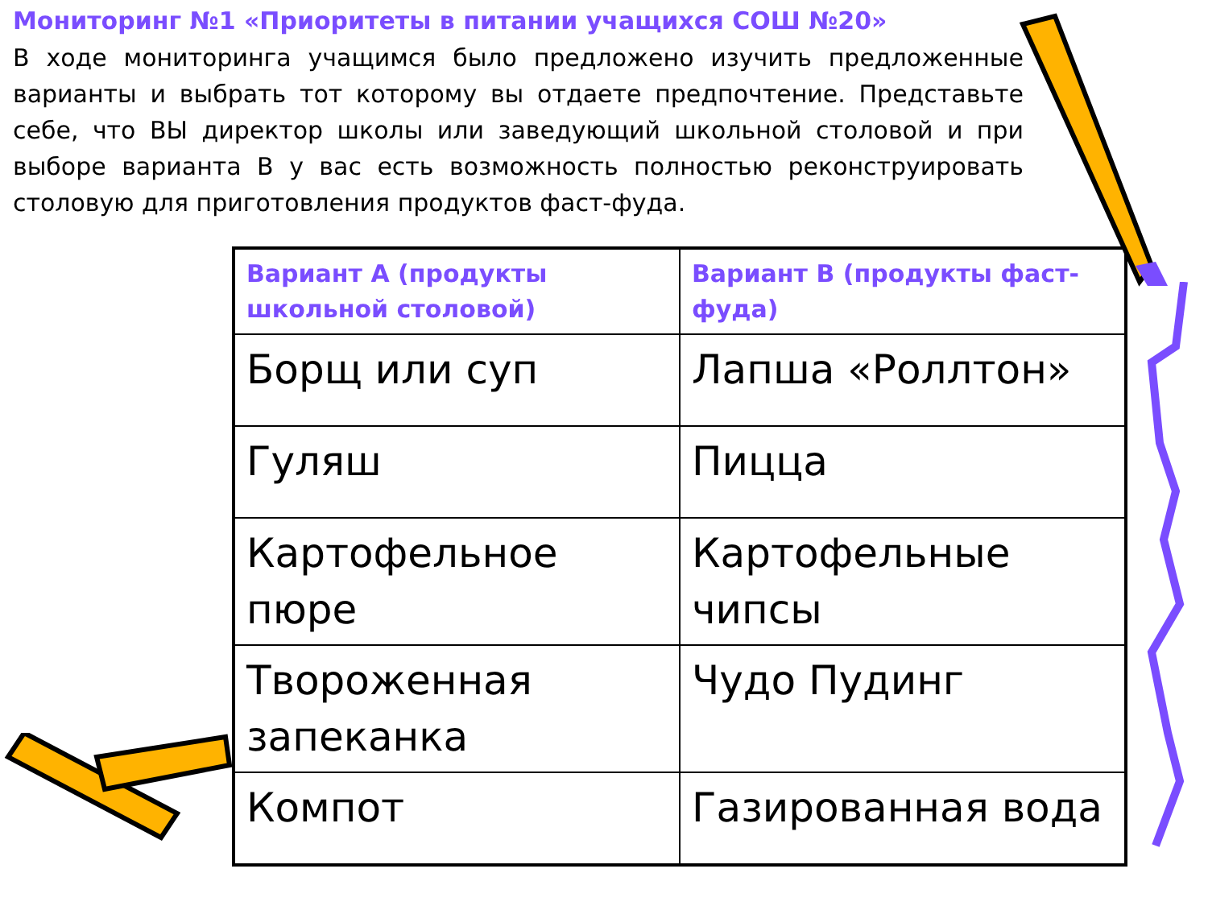Мониторинг №1 «Приоритеты в питании учащихся СОШ №20»
В ходе мониторинга учащимся было предложено изучить предложенные варианты и выбрать тот которому вы отдаете предпочтение. Представьте себе, что ВЫ директор школы или заведующий школьной столовой и при выборе варианта В у вас есть возможность полностью реконструировать столовую для приготовления продуктов фаст-фуда.
| Вариант А (продукты школьной столовой) | Вариант В (продукты фаст-фуда) |
| --- | --- |
| Борщ или суп | Лапша «Роллтон» |
| Гуляш | Пицца |
| Картофельное пюре | Картофельные чипсы |
| Твороженная запеканка | Чудо Пудинг |
| Компот | Газированная вода |